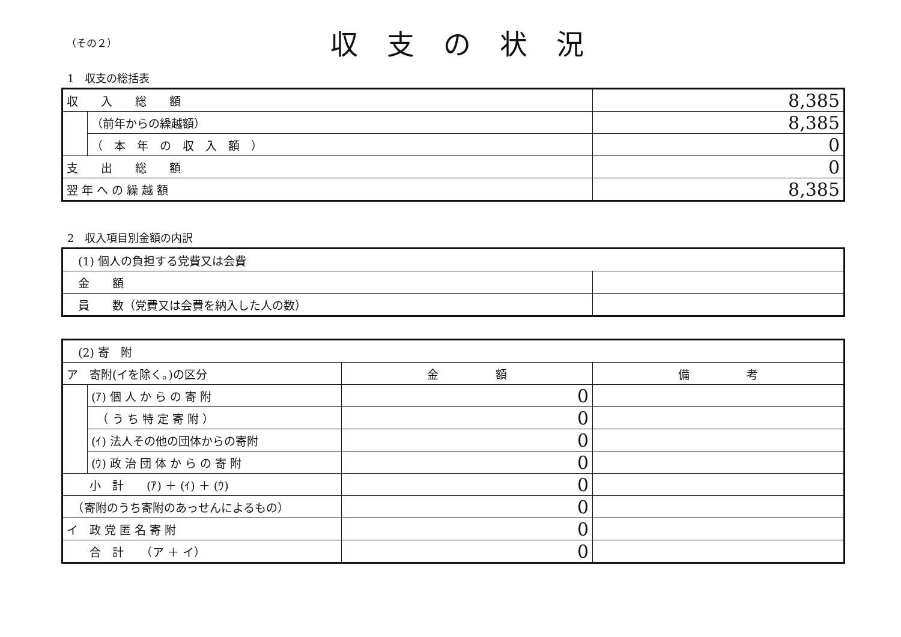（その２）
収支の状況
1　収支の総括表
| 収 入 総 額 | | 8,385 |
| | （前年からの繰越額） | 8,385 |
| | （ 本 年 の 収 入 額 ） | 0 |
| 支 出 総 額 | | 0 |
| 翌 年 へ の 繰 越 額 | | 8,385 |
2　収入項目別金額の内訳
| (1) 個人の負担する党費又は会費 | |
| 金 額 | |
| 員 数（党費又は会費を納入した人の数） | |
| (2) 寄 附 | | | |
| ア 寄附(イを除く。)の区分 | | 金 額 | 備 考 |
| | (ｱ) 個 人 か ら の 寄 附 | 0 | |
| | （ う ち 特 定 寄 附 ） | 0 | |
| | (ｲ) 法人その他の団体からの寄附 | 0 | |
| | (ｳ) 政 治 団 体 か ら の 寄 附 | 0 | |
| 小 計 (ｱ) ＋ (ｲ) ＋ (ｳ) | | 0 | |
| （寄附のうち寄附のあっせんによるもの） | | 0 | |
| イ 政 党 匿 名 寄 附 | | 0 | |
| 合 計 （ア ＋ イ） | | 0 | |